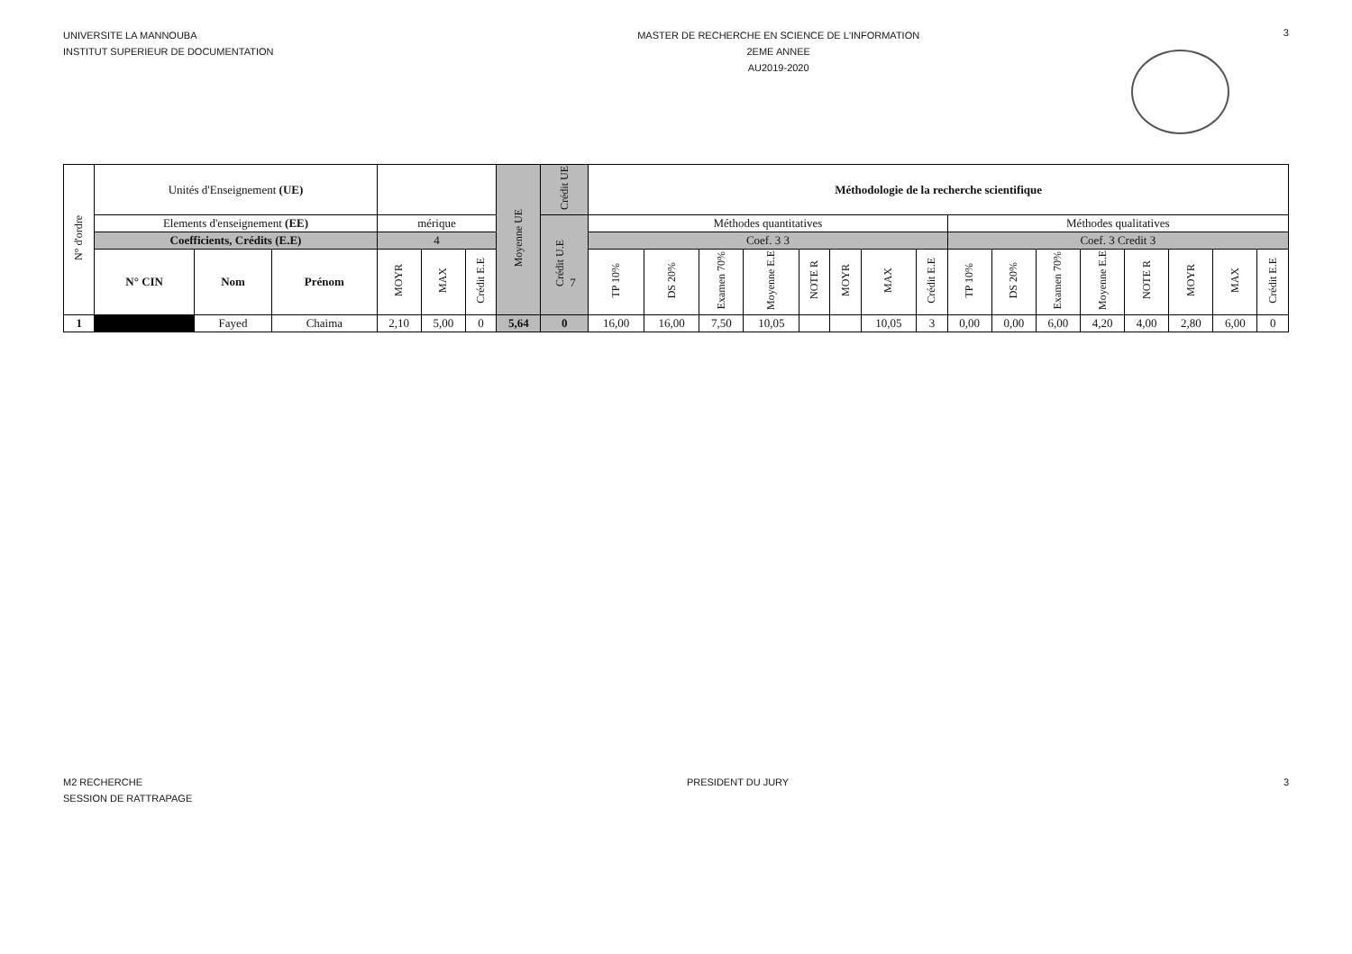UNIVERSITE LA MANNOUBA
INSTITUT SUPERIEUR DE DOCUMENTATION
MASTER DE RECHERCHE EN SCIENCE DE L'INFORMATION
2EME ANNEE
AU2019-2020
3
| N° d'ordre | Unités d'Enseignement (UE) | | | | | | Moyenne UE | Crédit UE | Méthodologie de la recherche scientifique | | | | | | | | | | | | | | | |
| | Elements d'enseignement (EE) | | | mérique | | | | Crédit U.E 7 | Méthodes quantitatives | | | | | | | | Méthodes qualitatives | | | | | | | |
| | Coefficients, Crédits (E.E) | | | 4 | | | | | Coef. 3 3 | | | | | | | | Coef. 3 Credit 3 | | | | | | | |
| | N° CIN | Nom | Prénom | MOYR | MAX | Crédit E.E | | | TP 10% | DS 20% | Examen 70% | Moyenne E.E | NOTE R | MOYR | MAX | Crédit E.E | TP 10% | DS 20% | Examen 70% | Moyenne E.E | NOTE R | MOYR | MAX | Crédit E.E |
| 1 | | Fayed | Chaima | 2,10 | 5,00 | 0 | 5,64 | 0 | 16,00 | 16,00 | 7,50 | 10,05 | | | 10,05 | 3 | 0,00 | 0,00 | 6,00 | 4,20 | 4,00 | 2,80 | 6,00 | 0 |
M2 RECHERCHE
SESSION DE RATTRAPAGE
PRESIDENT DU JURY 3